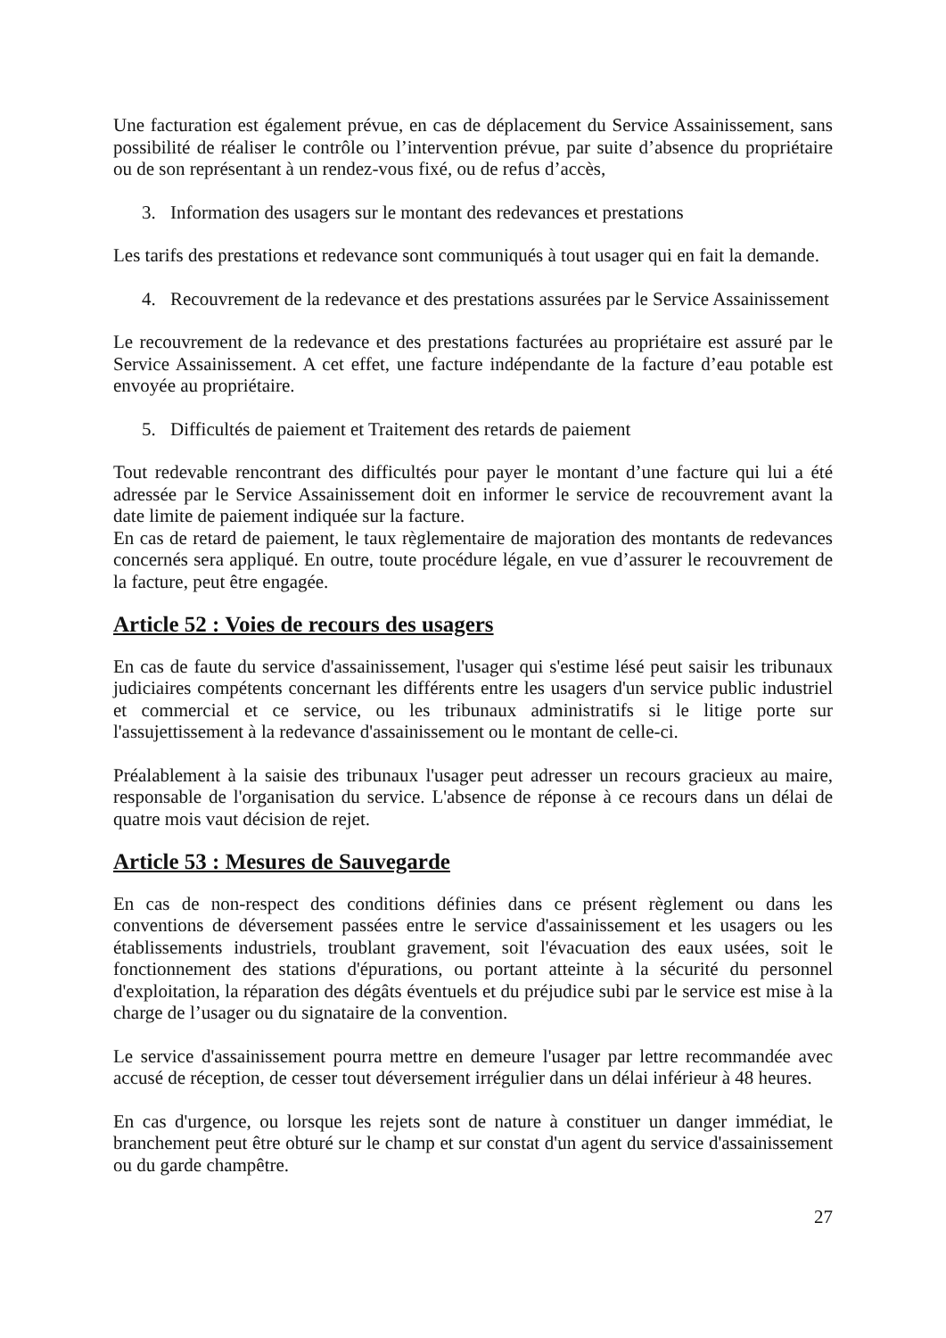Une facturation est également prévue, en cas de déplacement du Service Assainissement, sans possibilité de réaliser le contrôle ou l’intervention prévue, par suite d’absence du propriétaire ou de son représentant à un rendez-vous fixé, ou de refus d’accès,
3. Information des usagers sur le montant des redevances et prestations
Les tarifs des prestations et redevance sont communiqués à tout usager qui en fait la demande.
4. Recouvrement de la redevance et des prestations assurées par le Service Assainissement
Le recouvrement de la redevance et des prestations facturées au propriétaire est assuré par le Service Assainissement. A cet effet, une facture indépendante de la facture d’eau potable est envoyée au propriétaire.
5. Difficultés de paiement et Traitement des retards de paiement
Tout redevable rencontrant des difficultés pour payer le montant d’une facture qui lui a été adressée par le Service Assainissement doit en informer le service de recouvrement avant la date limite de paiement indiquée sur la facture.
En cas de retard de paiement, le taux règlementaire de majoration des montants de redevances concernés sera appliqué. En outre, toute procédure légale, en vue d’assurer le recouvrement de la facture, peut être engagée.
Article 52 : Voies de recours des usagers
En cas de faute du service d'assainissement, l'usager qui s'estime lésé peut saisir les tribunaux judiciaires compétents concernant les différents entre les usagers d'un service public industriel et commercial et ce service, ou les tribunaux administratifs si le litige porte sur l'assujettissement à la redevance d'assainissement ou le montant de celle-ci.
Préalablement à la saisie des tribunaux l'usager peut adresser un recours gracieux au maire, responsable de l'organisation du service. L'absence de réponse à ce recours dans un délai de quatre mois vaut décision de rejet.
Article 53 : Mesures de Sauvegarde
En cas de non-respect des conditions définies dans ce présent règlement ou dans les conventions de déversement passées entre le service d'assainissement et les usagers ou les établissements industriels, troublant gravement, soit l'évacuation des eaux usées, soit le fonctionnement des stations d'épurations, ou portant atteinte à la sécurité du personnel d'exploitation, la réparation des dégâts éventuels et du préjudice subi par le service est mise à la charge de l’usager ou du signataire de la convention.
Le service d'assainissement pourra mettre en demeure l'usager par lettre recommandée avec accusé de réception, de cesser tout déversement irrégulier dans un délai inférieur à 48 heures.
En cas d'urgence, ou lorsque les rejets sont de nature à constituer un danger immédiat, le branchement peut être obturé sur le champ et sur constat d'un agent du service d'assainissement ou du garde champêtre.
27